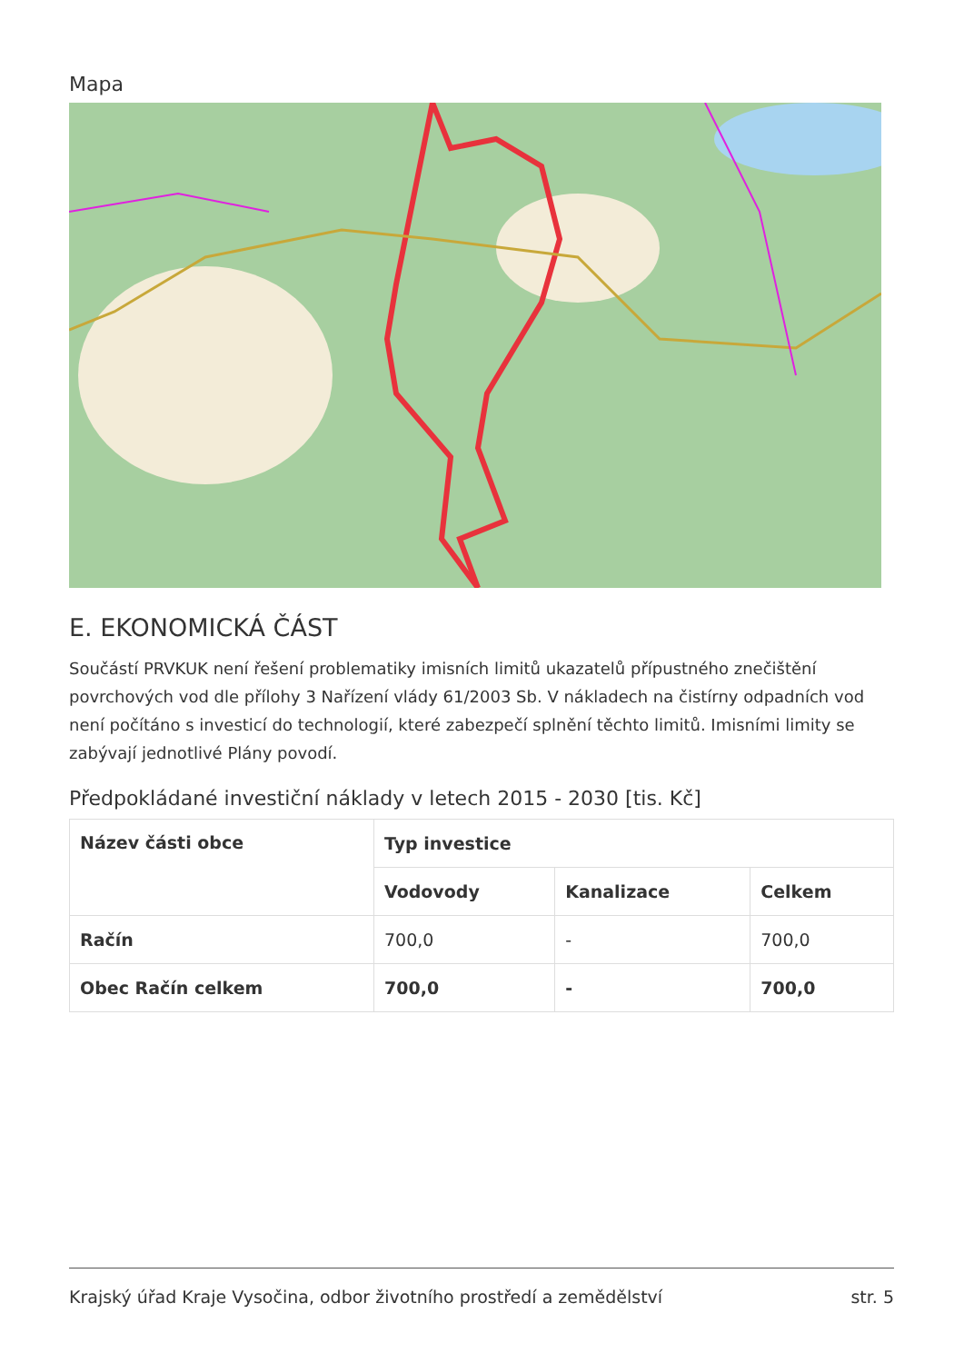Mapa
E. EKONOMICKÁ ČÁST
Součástí PRVKUK není řešení problematiky imisních limitů ukazatelů přípustného znečištění povrchových vod dle přílohy 3 Nařízení vlády 61/2003 Sb. V nákladech na čistírny odpadních vod není počítáno s investicí do technologií, které zabezpečí splnění těchto limitů. Imisními limity se zabývají jednotlivé Plány povodí.
Předpokládané investiční náklady v letech 2015 - 2030 [tis. Kč]
| Název části obce | Typ investice | | |
| --- | --- | --- | --- |
| | Vodovody | Kanalizace | Celkem |
| Račín | 700,0 | - | 700,0 |
| Obec Račín celkem | 700,0 | - | 700,0 |
Krajský úřad Kraje Vysočina, odbor životního prostředí a zemědělství str. 5